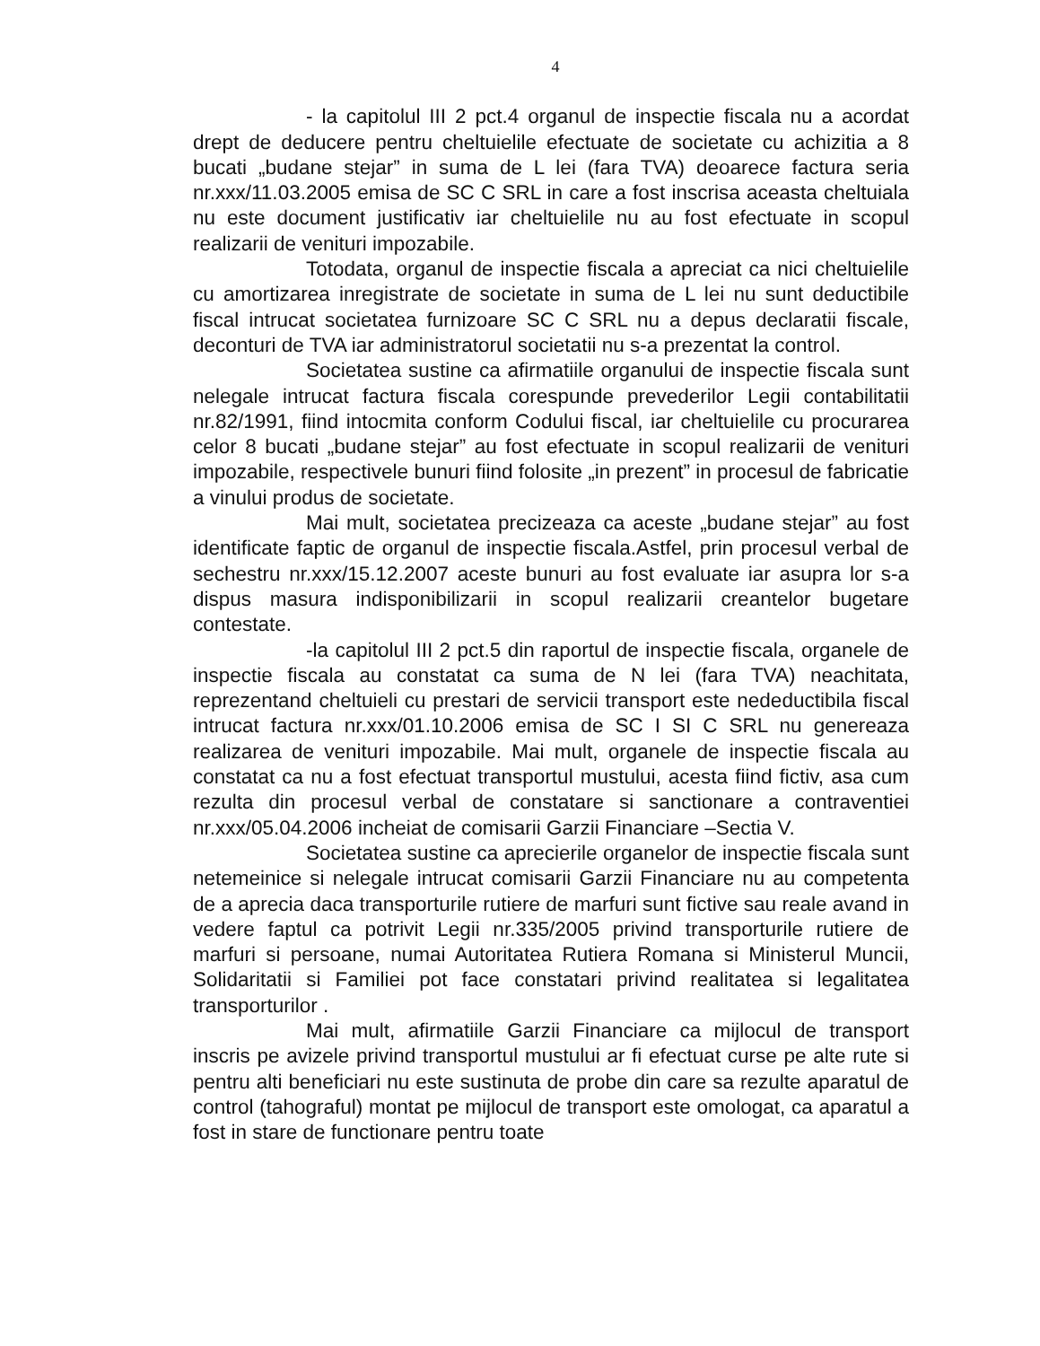4
- la capitolul III 2 pct.4 organul de inspectie fiscala nu a acordat drept de deducere pentru cheltuielile efectuate de societate cu achizitia a 8 bucati „budane stejar” in suma de L lei (fara TVA) deoarece factura seria nr.xxx/11.03.2005 emisa de SC C SRL in care a fost inscrisa aceasta cheltuiala nu este document justificativ iar cheltuielile nu au fost efectuate in scopul realizarii de venituri impozabile.
Totodata, organul de inspectie fiscala a apreciat ca nici cheltuielile cu amortizarea inregistrate de societate in suma de L lei nu sunt deductibile fiscal intrucat societatea furnizoare SC C SRL nu a depus declaratii fiscale, deconturi de TVA iar administratorul societatii nu s-a prezentat la control.
Societatea sustine ca afirmatiile organului de inspectie fiscala sunt nelegale intrucat factura fiscala corespunde prevederilor Legii contabilitatii nr.82/1991, fiind intocmita conform Codului fiscal, iar cheltuielile cu procurarea celor 8 bucati „budane stejar” au fost efectuate in scopul realizarii de venituri impozabile, respectivele bunuri fiind folosite „in prezent” in procesul de fabricatie a vinului produs de societate.
Mai mult, societatea precizeaza ca aceste „budane stejar” au fost identificate faptic de organul de inspectie fiscala.Astfel, prin procesul verbal de sechestru nr.xxx/15.12.2007 aceste bunuri au fost evaluate iar asupra lor s-a dispus masura indisponibilizarii in scopul realizarii creantelor bugetare contestate.
-la capitolul III 2 pct.5 din raportul de inspectie fiscala, organele de inspectie fiscala au constatat ca suma de N lei (fara TVA) neachitata, reprezentand cheltuieli cu prestari de servicii transport este nedeductibila fiscal intrucat factura nr.xxx/01.10.2006 emisa de SC I SI C SRL nu genereaza realizarea de venituri impozabile. Mai mult, organele de inspectie fiscala au constatat ca nu a fost efectuat transportul mustului, acesta fiind fictiv, asa cum rezulta din procesul verbal de constatare si sanctionare a contraventiei nr.xxx/05.04.2006 incheiat de comisarii Garzii Financiare –Sectia V.
Societatea sustine ca aprecierile organelor de inspectie fiscala sunt netemeinice si nelegale intrucat comisarii Garzii Financiare nu au competenta de a aprecia daca transporturile rutiere de marfuri sunt fictive sau reale avand in vedere faptul ca potrivit Legii nr.335/2005 privind transporturile rutiere de marfuri si persoane, numai Autoritatea Rutiera Romana si Ministerul Muncii, Solidaritatii si Familiei pot face constatari privind realitatea si legalitatea transporturilor .
Mai mult, afirmatiile Garzii Financiare ca mijlocul de transport inscris pe avizele privind transportul mustului ar fi efectuat curse pe alte rute si pentru alti beneficiari nu este sustinuta de probe din care sa rezulte aparatul de control (tahograful) montat pe mijlocul de transport este omologat, ca aparatul a fost in stare de functionare pentru toate